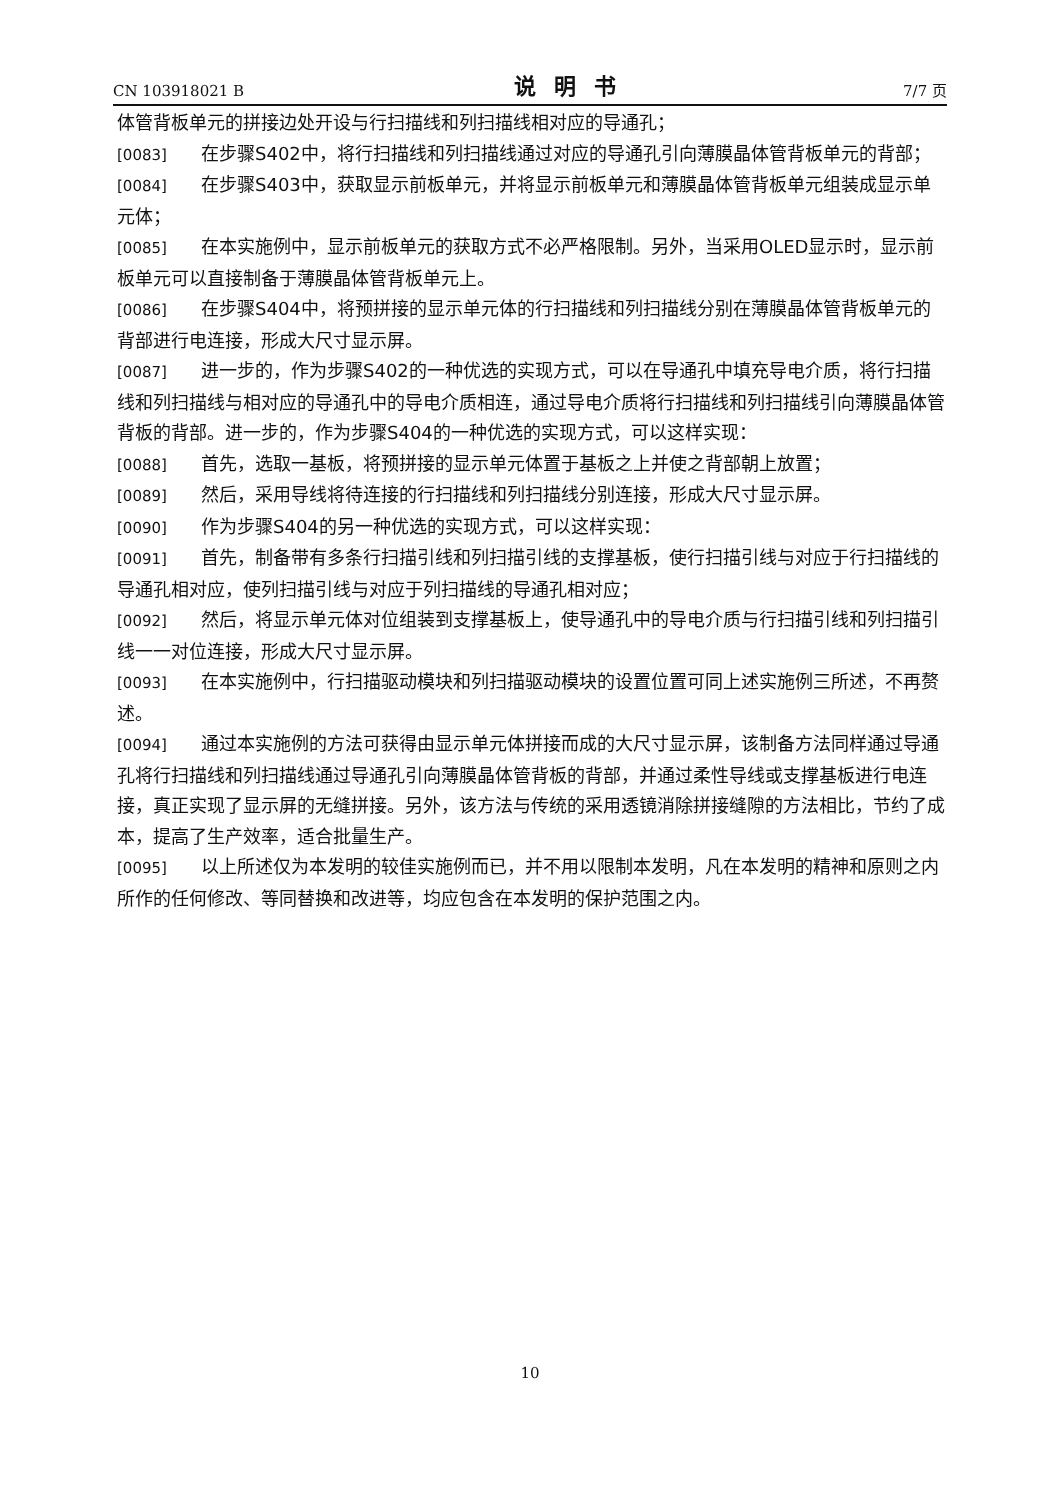CN 103918021 B 说明书 7/7 页
体管背板单元的拼接边处开设与行扫描线和列扫描线相对应的导通孔；
[0083] 在步骤S402中，将行扫描线和列扫描线通过对应的导通孔引向薄膜晶体管背板单元的背部；
[0084] 在步骤S403中，获取显示前板单元，并将显示前板单元和薄膜晶体管背板单元组装成显示单元体；
[0085] 在本实施例中，显示前板单元的获取方式不必严格限制。另外，当采用OLED显示时，显示前板单元可以直接制备于薄膜晶体管背板单元上。
[0086] 在步骤S404中，将预拼接的显示单元体的行扫描线和列扫描线分别在薄膜晶体管背板单元的背部进行电连接，形成大尺寸显示屏。
[0087] 进一步的，作为步骤S402的一种优选的实现方式，可以在导通孔中填充导电介质，将行扫描线和列扫描线与相对应的导通孔中的导电介质相连，通过导电介质将行扫描线和列扫描线引向薄膜晶体管背板的背部。进一步的，作为步骤S404的一种优选的实现方式，可以这样实现：
[0088] 首先，选取一基板，将预拼接的显示单元体置于基板之上并使之背部朝上放置；
[0089] 然后，采用导线将待连接的行扫描线和列扫描线分别连接，形成大尺寸显示屏。
[0090] 作为步骤S404的另一种优选的实现方式，可以这样实现：
[0091] 首先，制备带有多条行扫描引线和列扫描引线的支撑基板，使行扫描引线与对应于行扫描线的导通孔相对应，使列扫描引线与对应于列扫描线的导通孔相对应；
[0092] 然后，将显示单元体对位组装到支撑基板上，使导通孔中的导电介质与行扫描引线和列扫描引线一一对位连接，形成大尺寸显示屏。
[0093] 在本实施例中，行扫描驱动模块和列扫描驱动模块的设置位置可同上述实施例三所述，不再赘述。
[0094] 通过本实施例的方法可获得由显示单元体拼接而成的大尺寸显示屏，该制备方法同样通过导通孔将行扫描线和列扫描线通过导通孔引向薄膜晶体管背板的背部，并通过柔性导线或支撑基板进行电连接，真正实现了显示屏的无缝拼接。另外，该方法与传统的采用透镜消除拼接缝隙的方法相比，节约了成本，提高了生产效率，适合批量生产。
[0095] 以上所述仅为本发明的较佳实施例而已，并不用以限制本发明，凡在本发明的精神和原则之内所作的任何修改、等同替换和改进等，均应包含在本发明的保护范围之内。
10